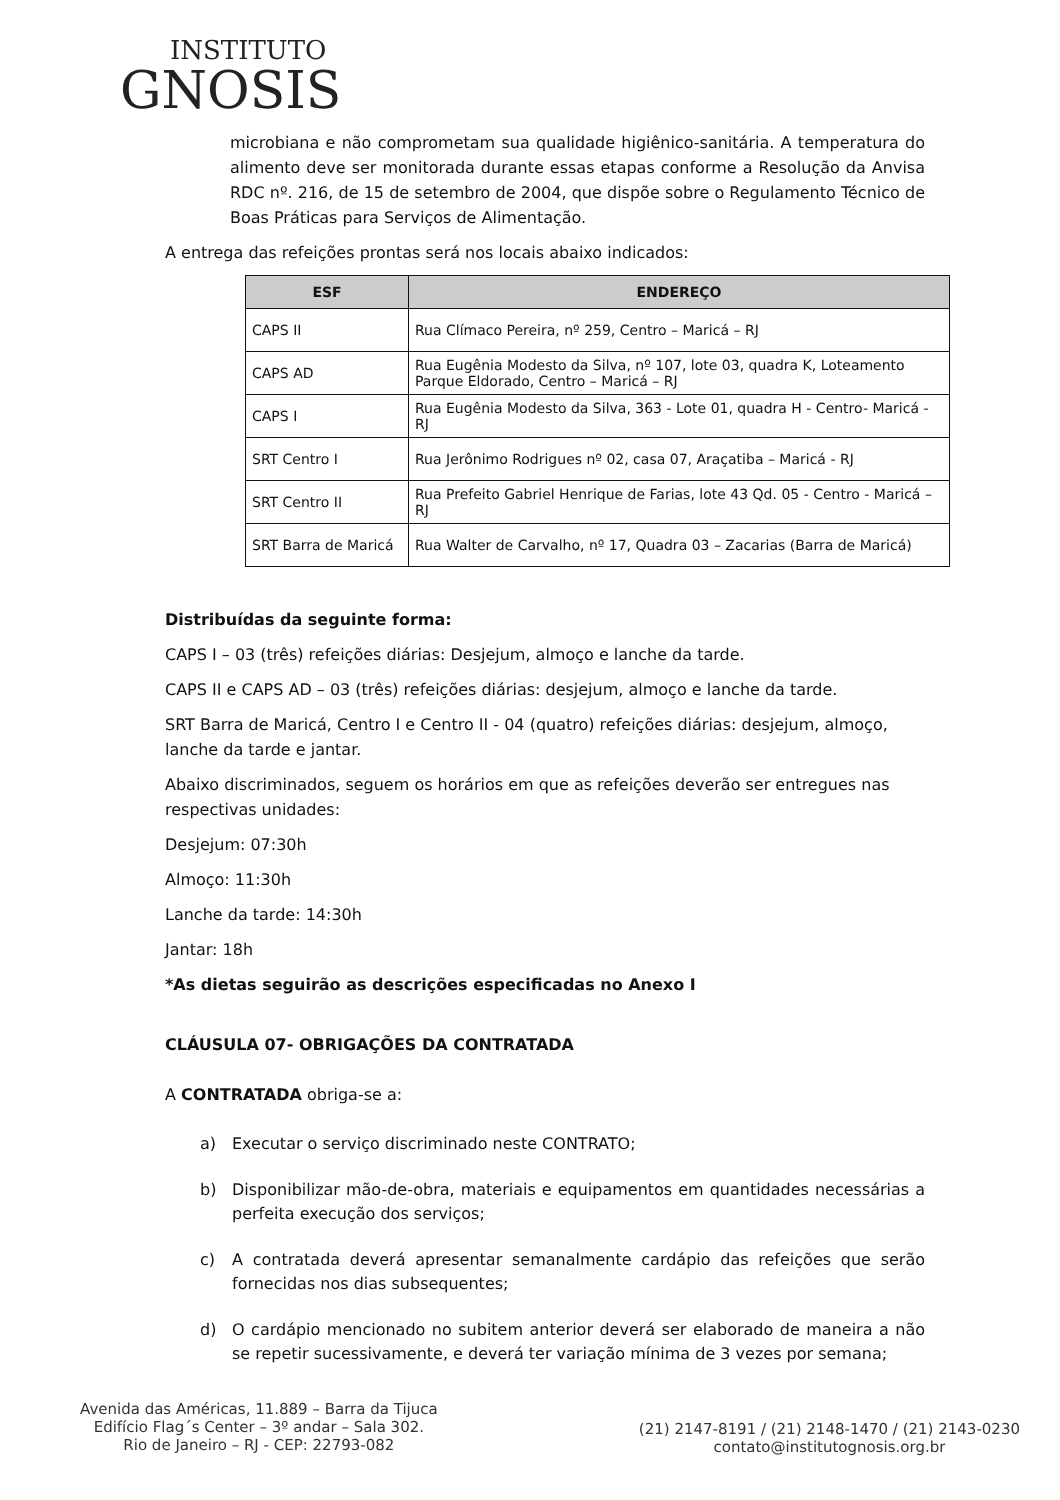INSTITUTO
GNOSIS
microbiana e não comprometam sua qualidade higiênico-sanitária. A temperatura do alimento deve ser monitorada durante essas etapas conforme a Resolução da Anvisa RDC nº. 216, de 15 de setembro de 2004, que dispõe sobre o Regulamento Técnico de Boas Práticas para Serviços de Alimentação.
A entrega das refeições prontas será nos locais abaixo indicados:
| ESF | ENDEREÇO |
| --- | --- |
| CAPS II | Rua Clímaco Pereira, nº 259, Centro – Maricá – RJ |
| CAPS AD | Rua Eugênia Modesto da Silva, nº 107, lote 03, quadra K, Loteamento Parque Eldorado, Centro – Maricá – RJ |
| CAPS I | Rua Eugênia Modesto da Silva, 363 - Lote 01, quadra H - Centro- Maricá - RJ |
| SRT Centro I | Rua Jerônimo Rodrigues nº 02, casa 07, Araçatiba – Maricá - RJ |
| SRT Centro II | Rua Prefeito Gabriel Henrique de Farias, lote 43 Qd. 05 - Centro - Maricá – RJ |
| SRT Barra de Maricá | Rua Walter de Carvalho, nº 17, Quadra 03 – Zacarias (Barra de Maricá) |
Distribuídas da seguinte forma:
CAPS I – 03 (três) refeições diárias: Desjejum, almoço e lanche da tarde.
CAPS II e CAPS AD – 03 (três) refeições diárias: desjejum, almoço e lanche da tarde.
SRT Barra de Maricá, Centro I e Centro II - 04 (quatro) refeições diárias: desjejum, almoço, lanche da tarde e jantar.
Abaixo discriminados, seguem os horários em que as refeições deverão ser entregues nas respectivas unidades:
Desjejum: 07:30h
Almoço: 11:30h
Lanche da tarde: 14:30h
Jantar: 18h
*As dietas seguirão as descrições especificadas no Anexo I
CLÁUSULA 07- OBRIGAÇÕES DA CONTRATADA
A CONTRATADA obriga-se a:
a) Executar o serviço discriminado neste CONTRATO;
b) Disponibilizar mão-de-obra, materiais e equipamentos em quantidades necessárias a perfeita execução dos serviços;
c) A contratada deverá apresentar semanalmente cardápio das refeições que serão fornecidas nos dias subsequentes;
d) O cardápio mencionado no subitem anterior deverá ser elaborado de maneira a não se repetir sucessivamente, e deverá ter variação mínima de 3 vezes por semana;
Avenida das Américas, 11.889 – Barra da Tijuca
Edifício Flag´s Center – 3º andar – Sala 302.
Rio de Janeiro – RJ - CEP: 22793-082
(21) 2147-8191 / (21) 2148-1470 / (21) 2143-0230
contato@institutognosis.org.br